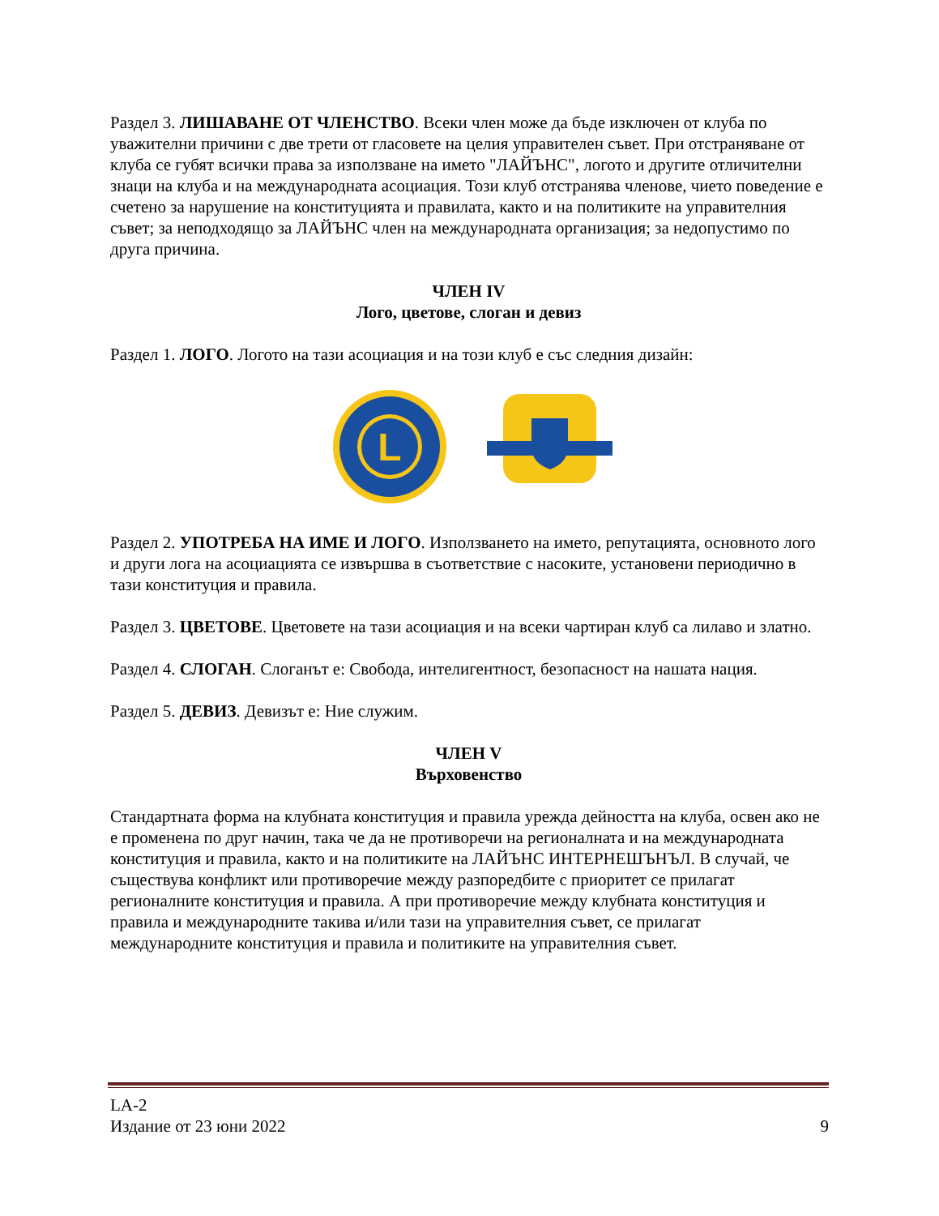Раздел 3. ЛИШАВАНЕ ОТ ЧЛЕНСТВО. Всеки член може да бъде изключен от клуба по уважителни причини с две трети от гласовете на целия управителен съвет. При отстраняване от клуба се губят всички права за използване на името "ЛАЙЪНС", логото и другите отличителни знаци на клуба и на международната асоциация. Този клуб отстранява членове, чието поведение е счетено за нарушение на конституцията и правилата, както и на политиките на управителния съвет; за неподходящо за ЛАЙЪНС член на международната организация; за недопустимо по друга причина.
ЧЛЕН IV
Лого, цветове, слоган и девиз
Раздел 1. ЛОГО. Логото на тази асоциация и на този клуб е със следния дизайн:
L
Раздел 2. УПОТРЕБА НА ИМЕ И ЛОГО. Използването на името, репутацията, основното лого и други лога на асоциацията се извършва в съответствие с насоките, установени периодично в тази конституция и правила.
Раздел 3. ЦВЕТОВЕ. Цветовете на тази асоциация и на всеки чартиран клуб са лилаво и златно.
Раздел 4. СЛОГАН. Слоганът е: Свобода, интелигентност, безопасност на нашата нация.
Раздел 5. ДЕВИЗ. Девизът е: Ние служим.
ЧЛЕН V
Върховенство
Стандартната форма на клубната конституция и правила урежда дейността на клуба, освен ако не е променена по друг начин, така че да не противоречи на регионалната и на международната конституция и правила, както и на политиките на ЛАЙЪНС ИНТЕРНЕШЪНЪЛ. В случай, че съществува конфликт или противоречие между разпоредбите с приоритет се прилагат регионалните конституция и правила. А при противоречие между клубната конституция и правила и международните такива и/или тази на управителния съвет, се прилагат международните конституция и правила и политиките на управителния съвет.
LA-2
Издание от 23 юни 2022 9